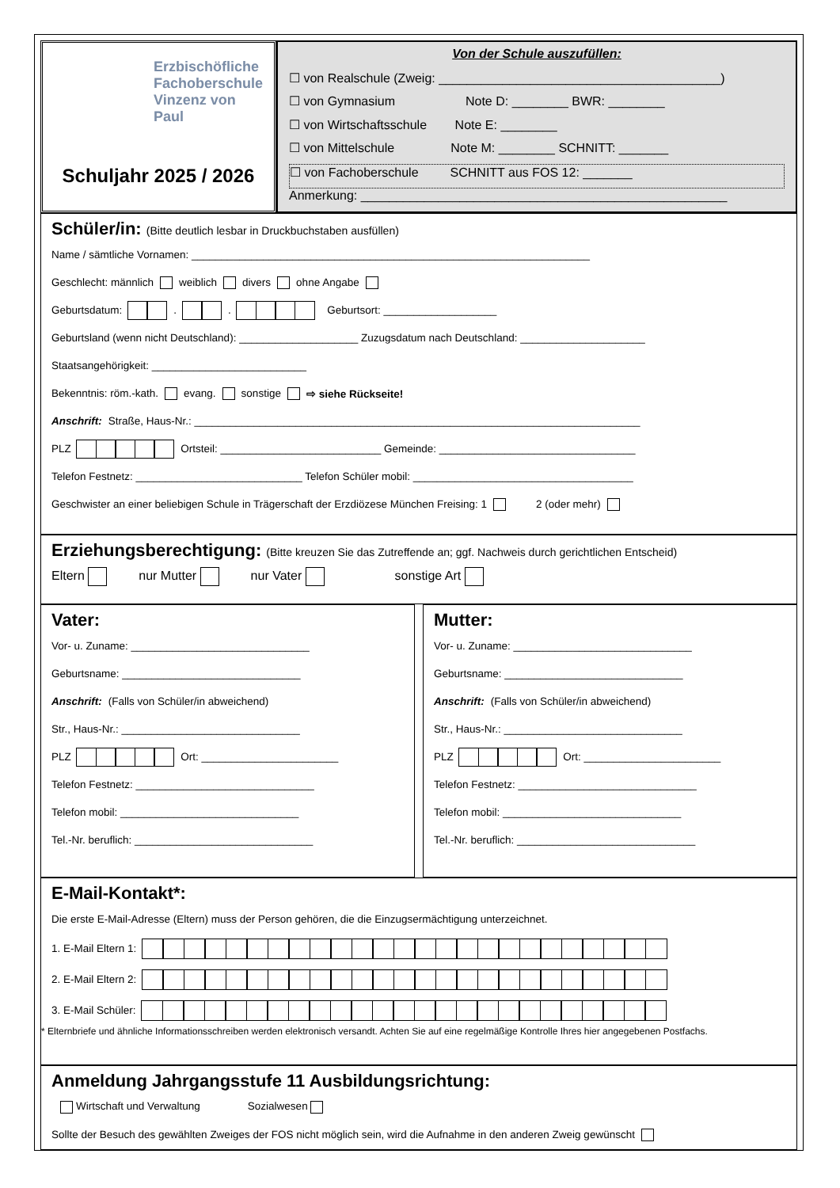Erzbischöfliche
Fachoberschule
Vinzenz von Paul
Schuljahr 2025 / 2026
Von der Schule auszufüllen:
☐ von Realschule (Zweig: ________________________________________)
☐ von Gymnasium Note D: ________ BWR: ________
☐ von Wirtschaftsschule Note E: ________
☐ von Mittelschule Note M: ________ SCHNITT: _______
☐ von Fachoberschule SCHNITT aus FOS 12: _______
Anmerkung: ____________________________________________________
Schüler/in: (Bitte deutlich lesbar in Druckbuchstaben ausfüllen)
Name / sämtliche Vornamen: ___________________________________________________________________
Geschlecht: männlich weiblich divers ohne Angabe
Geburtsdatum: . . Geburtsort: ___________________
Geburtsland (wenn nicht Deutschland): ____________________ Zuzugsdatum nach Deutschland: _____________________
Staatsangehörigkeit: __________________________
Bekenntnis: röm.-kath. evang. sonstige ⇨ siehe Rückseite!
Anschrift: Straße, Haus-Nr.: ___________________________________________________________________________
PLZ Ortsteil: ___________________________ Gemeinde: _________________________________
Telefon Festnetz: ____________________________ Telefon Schüler mobil: _____________________________________
Geschwister an einer beliebigen Schule in Trägerschaft der Erzdiözese München Freising: 1 2 (oder mehr)
Erziehungsberechtigung: (Bitte kreuzen Sie das Zutreffende an; ggf. Nachweis durch gerichtlichen Entscheid)
Eltern nur Mutter nur Vater sonstige Art
Vater:
Vor- u. Zuname: ______________________________
Geburtsname: ______________________________
Anschrift: (Falls von Schüler/in abweichend)
Str., Haus-Nr.: ______________________________
PLZ Ort: _______________________
Telefon Festnetz: ______________________________
Telefon mobil: ______________________________
Tel.-Nr. beruflich: ______________________________
Mutter:
Vor- u. Zuname: ______________________________
Geburtsname: ______________________________
Anschrift: (Falls von Schüler/in abweichend)
Str., Haus-Nr.: ______________________________
PLZ Ort: _______________________
Telefon Festnetz: ______________________________
Telefon mobil: ______________________________
Tel.-Nr. beruflich: ______________________________
E-Mail-Kontakt*:
Die erste E-Mail-Adresse (Eltern) muss der Person gehören, die die Einzugsermächtigung unterzeichnet.
1. E-Mail Eltern 1:
2. E-Mail Eltern 2:
3. E-Mail Schüler:
* Elternbriefe und ähnliche Informationsschreiben werden elektronisch versandt. Achten Sie auf eine regelmäßige Kontrolle Ihres hier angegebenen Postfachs.
Anmeldung Jahrgangsstufe 11 Ausbildungsrichtung:
Wirtschaft und Verwaltung Sozialwesen
Sollte der Besuch des gewählten Zweiges der FOS nicht möglich sein, wird die Aufnahme in den anderen Zweig gewünscht